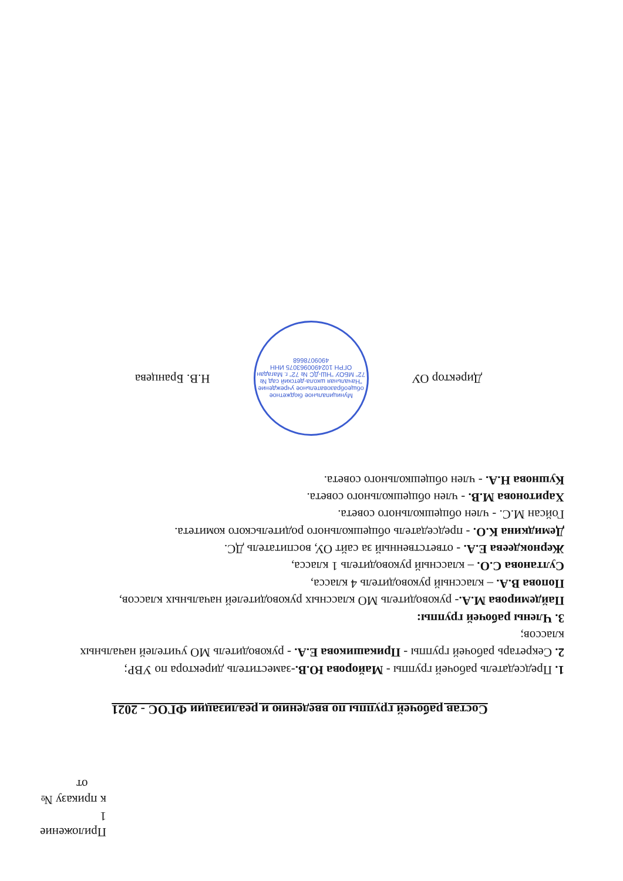Приложение 1
к приказу № от
Состав рабочей группы по введению и реализации ФГОС - 2021
1. Председатель рабочей группы - Майорова Ю.В.-заместитель директора по УВР;
2. Секретарь рабочей группы - Прикашикова Е.А. - руководитель МО учителей начальных классов;
3. Члены рабочей группы:
Пайдемирова М.А.- руководитель МО классных руководителей начальных классов,
Попова В.А. – классный руководитель 4 класса,
Султанова С.О. – классный руководитель 1 класса,
Жернокдеева Е.А. - ответственный за сайт ОУ, воспитатель ДС.
Демидкина К.О. - председатель общешкольного родительского комитета.
Гойсан М.С. - член общешкольного совета.
Харитонова М.В. - член общешкольного совета.
Кушнова Н.А. - член общешкольного совета.
Директор ОУ
Муниципальное бюджетное общеобразовательное учреждение "Начальная школа-детский сад № 72" МБОУ "НШ-ДС № 72" г. Магадан ОГРН 1024900963075 ИНН 4909078668
Н.В. Бранцева